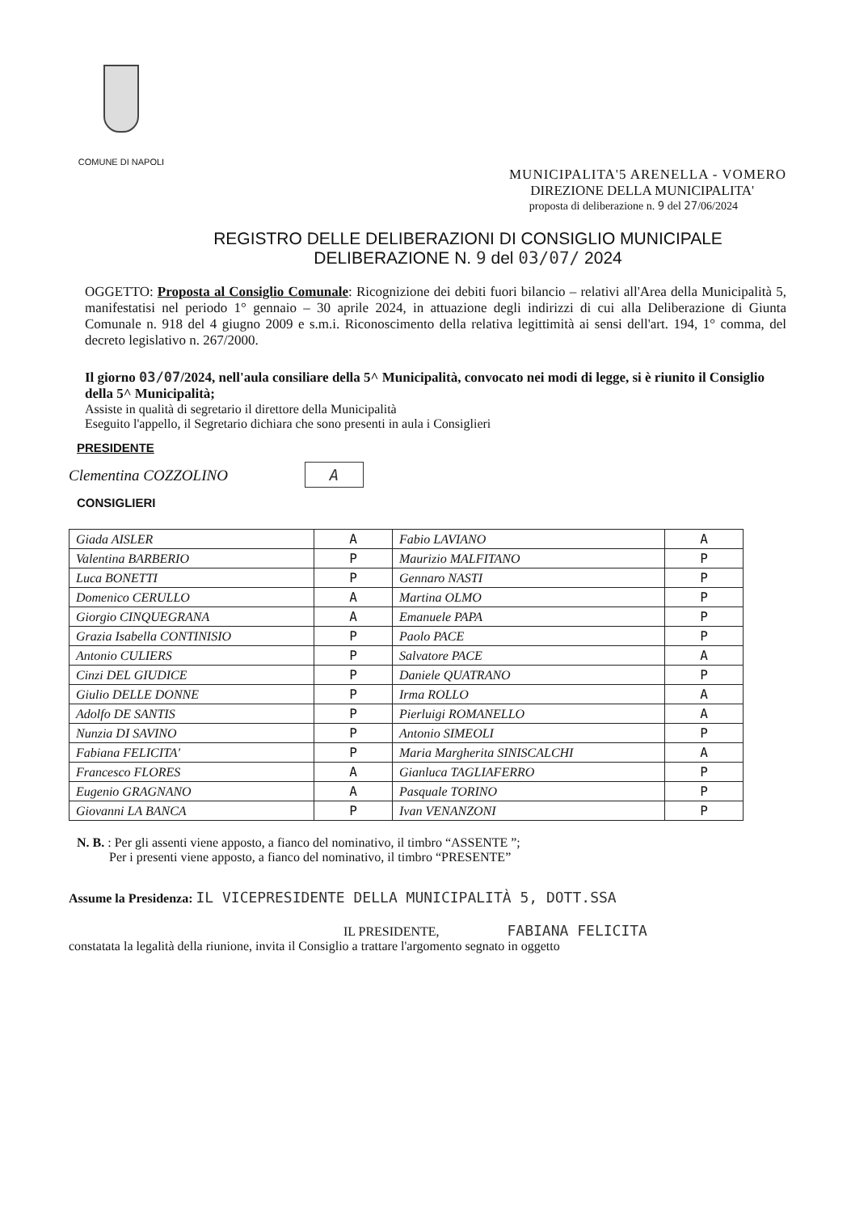COMUNE DI NAPOLI
MUNICIPALITA'5 ARENELLA - VOMERO
DIREZIONE DELLA MUNICIPALITA'
proposta di deliberazione n. 9 del 27/06/2024
REGISTRO DELLE DELIBERAZIONI DI CONSIGLIO MUNICIPALE
DELIBERAZIONE N. 9 del 03/07/ 2024
OGGETTO: Proposta al Consiglio Comunale: Ricognizione dei debiti fuori bilancio – relativi all'Area della Municipalità 5, manifestatisi nel periodo 1° gennaio – 30 aprile 2024, in attuazione degli indirizzi di cui alla Deliberazione di Giunta Comunale n. 918 del 4 giugno 2009 e s.m.i. Riconoscimento della relativa legittimità ai sensi dell'art. 194, 1° comma, del decreto legislativo n. 267/2000.
Il giorno 03/07/2024, nell'aula consiliare della 5^ Municipalità, convocato nei modi di legge, si è riunito il Consiglio della 5^ Municipalità;
Assiste in qualità di segretario il direttore della Municipalità
Eseguito l'appello, il Segretario dichiara che sono presenti in aula i Consiglieri
PRESIDENTE
Clementina COZZOLINO A
CONSIGLIERI
| Giada AISLER | A | Fabio LAVIANO | A |
| Valentina BARBERIO | P | Maurizio MALFITANO | P |
| Luca BONETTI | P | Gennaro NASTI | P |
| Domenico CERULLO | A | Martina OLMO | P |
| Giorgio CINQUEGRANA | A | Emanuele PAPA | P |
| Grazia Isabella CONTINISIO | P | Paolo PACE | P |
| Antonio CULIERS | P | Salvatore PACE | A |
| Cinzi DEL GIUDICE | P | Daniele QUATRANO | P |
| Giulio DELLE DONNE | P | Irma ROLLO | A |
| Adolfo DE SANTIS | P | Pierluigi ROMANELLO | A |
| Nunzia DI SAVINO | P | Antonio SIMEOLI | P |
| Fabiana FELICITA' | P | Maria Margherita SINISCALCHI | A |
| Francesco FLORES | A | Gianluca TAGLIAFERRO | P |
| Eugenio GRAGNANO | A | Pasquale TORINO | P |
| Giovanni LA BANCA | P | Ivan VENANZONI | P |
N. B. : Per gli assenti viene apposto, a fianco del nominativo, il timbro “ASSENTE ”;
Per i presenti viene apposto, a fianco del nominativo, il timbro “PRESENTE”
Assume la Presidenza: IL VICEPRESIDENTE DELLA MUNICIPALITÀ 5, DOTT.SSA
IL PRESIDENTE, FABIANA FELICITA
constatata la legalità della riunione, invita il Consiglio a trattare l'argomento segnato in oggetto